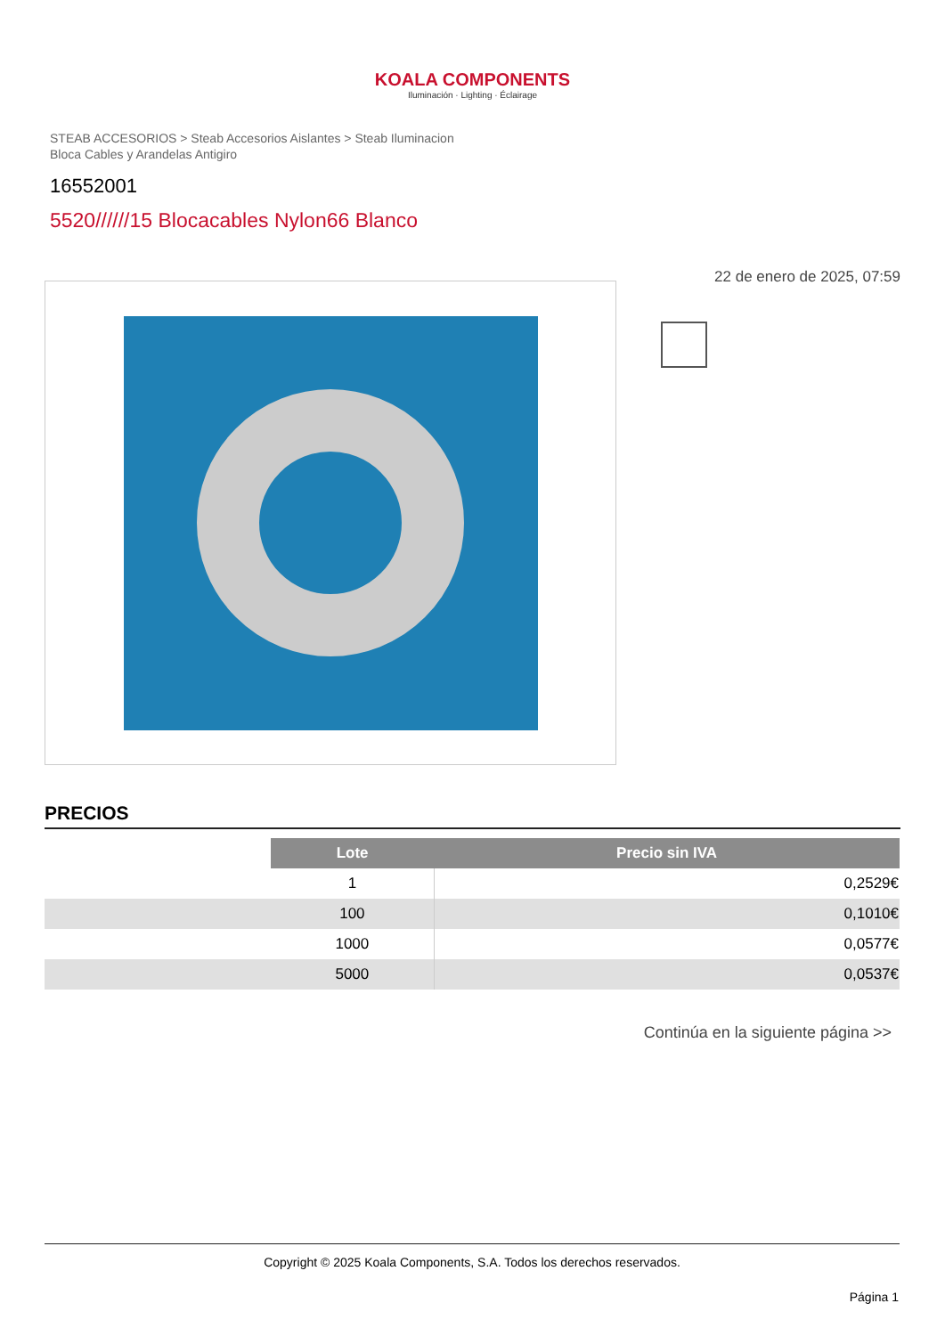KOALA COMPONENTS
Iluminación · Lighting · Éclairage
STEAB ACCESORIOS > Steab Accesorios Aislantes > Steab Iluminacion
Bloca Cables y Arandelas Antigiro
16552001
5520//////15 Blocacables Nylon66 Blanco
22 de enero de 2025, 07:59
PRECIOS
| | Lote | Precio sin IVA |
| | 1 | 0,2529€ |
| | 100 | 0,1010€ |
| | 1000 | 0,0577€ |
| | 5000 | 0,0537€ |
Continúa en la siguiente página >>
Copyright © 2025 Koala Components, S.A. Todos los derechos reservados.
Página 1